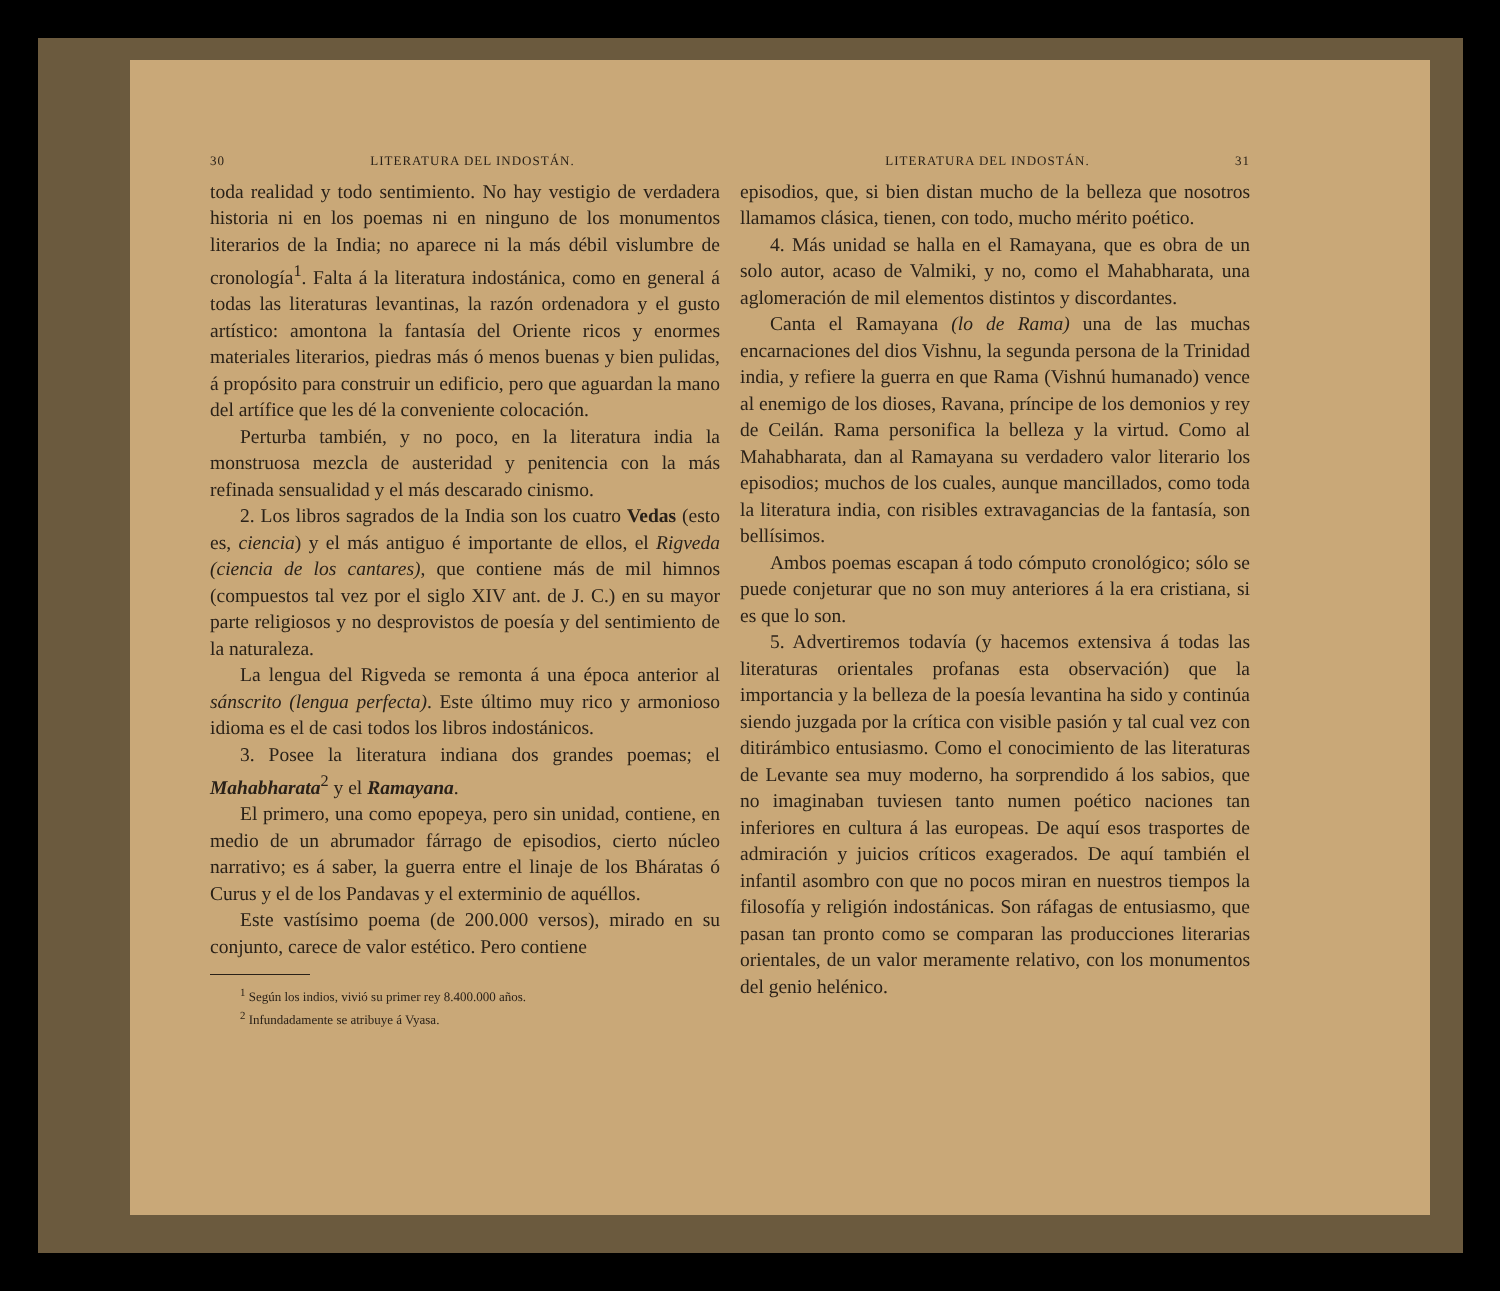30 LITERATURA DEL INDOSTÁN.
toda realidad y todo sentimiento. No hay vestigio de verdadera historia ni en los poemas ni en ninguno de los monumentos literarios de la India; no aparece ni la más débil vislumbre de cronología<sup>1</sup>. Falta á la literatura indostánica, como en general á todas las literaturas levantinas, la razón ordenadora y el gusto artístico: amontona la fantasía del Oriente ricos y enormes materiales literarios, piedras más ó menos buenas y bien pulidas, á propósito para construir un edificio, pero que aguardan la mano del artífice que les dé la conveniente colocación.
Perturba también, y no poco, en la literatura india la monstruosa mezcla de austeridad y penitencia con la más refinada sensualidad y el más descarado cinismo.
2. Los libros sagrados de la India son los cuatro Vedas (esto es, ciencia) y el más antiguo é importante de ellos, el Rigveda (ciencia de los cantares), que contiene más de mil himnos (compuestos tal vez por el siglo XIV ant. de J. C.) en su mayor parte religiosos y no desprovistos de poesía y del sentimiento de la naturaleza.
La lengua del Rigveda se remonta á una época anterior al sánscrito (lengua perfecta). Este último muy rico y armonioso idioma es el de casi todos los libros indostánicos.
3. Posee la literatura indiana dos grandes poemas; el Mahabharata<sup>2</sup> y el Ramayana.
El primero, una como epopeya, pero sin unidad, contiene, en medio de un abrumador fárrago de episodios, cierto núcleo narrativo; es á saber, la guerra entre el linaje de los Bháratas ó Curus y el de los Pandavas y el exterminio de aquéllos.
Este vastísimo poema (de 200.000 versos), mirado en su conjunto, carece de valor estético. Pero contiene
<sup>1</sup> Según los indios, vivió su primer rey 8.400.000 años.
<sup>2</sup> Infundadamente se atribuye á Vyasa.
LITERATURA DEL INDOSTÁN. 31
episodios, que, si bien distan mucho de la belleza que nosotros llamamos clásica, tienen, con todo, mucho mérito poético.
4. Más unidad se halla en el Ramayana, que es obra de un solo autor, acaso de Valmiki, y no, como el Mahabharata, una aglomeración de mil elementos distintos y discordantes.
Canta el Ramayana (lo de Rama) una de las muchas encarnaciones del dios Vishnu, la segunda persona de la Trinidad india, y refiere la guerra en que Rama (Vishnú humanado) vence al enemigo de los dioses, Ravana, príncipe de los demonios y rey de Ceilán. Rama personifica la belleza y la virtud. Como al Mahabharata, dan al Ramayana su verdadero valor literario los episodios; muchos de los cuales, aunque mancillados, como toda la literatura india, con risibles extravagancias de la fantasía, son bellísimos.
Ambos poemas escapan á todo cómputo cronológico; sólo se puede conjeturar que no son muy anteriores á la era cristiana, si es que lo son.
5. Advertiremos todavía (y hacemos extensiva á todas las literaturas orientales profanas esta observación) que la importancia y la belleza de la poesía levantina ha sido y continúa siendo juzgada por la crítica con visible pasión y tal cual vez con ditirámbico entusiasmo. Como el conocimiento de las literaturas de Levante sea muy moderno, ha sorprendido á los sabios, que no imaginaban tuviesen tanto numen poético naciones tan inferiores en cultura á las europeas. De aquí esos trasportes de admiración y juicios críticos exagerados. De aquí también el infantil asombro con que no pocos miran en nuestros tiempos la filosofía y religión indostánicas. Son ráfagas de entusiasmo, que pasan tan pronto como se comparan las producciones literarias orientales, de un valor meramente relativo, con los monumentos del genio helénico.